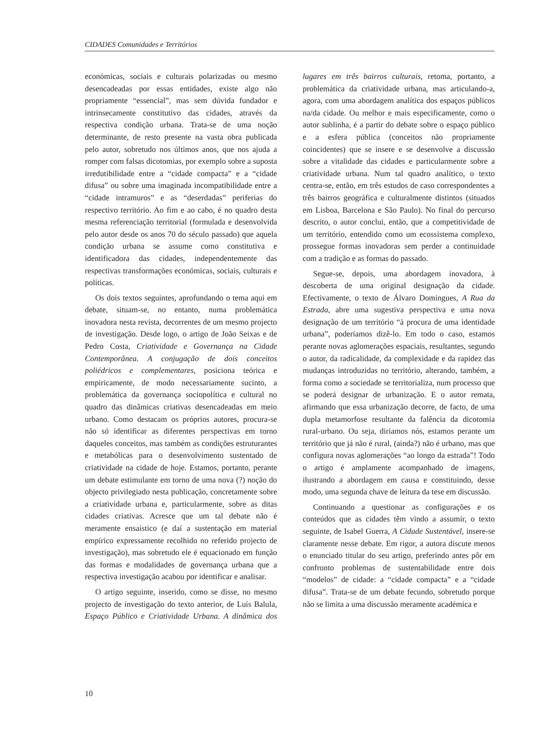CIDADES Comunidades e Territórios
económicas, sociais e culturais polarizadas ou mesmo desencadeadas por essas entidades, existe algo não propriamente “essencial”, mas sem dúvida fundador e intrinsecamente constitutivo das cidades, através da respectiva condição urbana. Trata-se de uma noção determinante, de resto presente na vasta obra publicada pelo autor, sobretudo nos últimos anos, que nos ajuda a romper com falsas dicotomias, por exemplo sobre a suposta irredutibilidade entre a “cidade compacta” e a “cidade difusa” ou sobre uma imaginada incompatibilidade entre a “cidade intramuros” e as “deserdadas” periferias do respectivo território. Ao fim e ao cabo, é no quadro desta mesma referenciação territorial (formulada e desenvolvida pelo autor desde os anos 70 do século passado) que aquela condição urbana se assume como constitutiva e identificadora das cidades, independentemente das respectivas transformações económicas, sociais, culturais e políticas.
Os dois textos seguintes, aprofundando o tema aqui em debate, situam-se, no entanto, numa problemática inovadora nesta revista, decorrentes de um mesmo projecto de investigação. Desde logo, o artigo de João Seixas e de Pedro Costa, Criatividade e Governança na Cidade Contemporânea. A conjugação de dois conceitos poliédricos e complementares, posiciona teórica e empiricamente, de modo necessariamente sucinto, a problemática da governança sociopolítica e cultural no quadro das dinâmicas criativas desencadeadas em meio urbano. Como destacam os próprios autores, procura-se não só identificar as diferentes perspectivas em torno daqueles conceitos, mas também as condições estruturantes e metabólicas para o desenvolvimento sustentado de criatividade na cidade de hoje. Estamos, portanto, perante um debate estimulante em torno de uma nova (?) noção do objecto privilegiado nesta publicação, concretamente sobre a criatividade urbana e, particularmente, sobre as ditas cidades criativas. Acresce que um tal debate não é meramente ensaístico (e daí a sustentação em material empírico expressamente recolhido no referido projecto de investigação), mas sobretudo ele é equacionado em função das formas e modalidades de governança urbana que a respectiva investigação acabou por identificar e analisar.
O artigo seguinte, inserido, como se disse, no mesmo projecto de investigação do texto anterior, de Luís Balula, Espaço Público e Criatividade Urbana. A dinâmica dos lugares em três bairros culturais, retoma, portanto, a problemática da criatividade urbana, mas articulando-a, agora, com uma abordagem analítica dos espaços públicos na/da cidade. Ou melhor e mais especificamente, como o autor sublinha, é a partir do debate sobre o espaço público e a esfera pública (conceitos não propriamente coincidentes) que se insere e se desenvolve a discussão sobre a vitalidade das cidades e particularmente sobre a criatividade urbana. Num tal quadro analítico, o texto centra-se, então, em três estudos de caso correspondentes a três bairros geográfica e culturalmente distintos (situados em Lisboa, Barcelona e São Paulo). No final do percurso descrito, o autor conclui, então, que a competitividade de um território, entendido como um ecossistema complexo, prossegue formas inovadoras sem perder a continuidade com a tradição e as formas do passado.
Segue-se, depois, uma abordagem inovadora, à descoberta de uma original designação da cidade. Efectivamente, o texto de Álvaro Domingues, A Rua da Estrada, abre uma sugestiva perspectiva e uma nova designação de um território “à procura de uma identidade urbana”, poderíamos dizê-lo. Em todo o caso, estamos perante novas aglomerações espaciais, resultantes, segundo o autor, da radicalidade, da complexidade e da rapidez das mudanças introduzidas no território, alterando, também, a forma como a sociedade se territorializa, num processo que se poderá designar de urbanização. E o autor remata, afirmando que essa urbanização decorre, de facto, de uma dupla metamorfose resultante da falência da dicotomia rural-urbano. Ou seja, diríamos nós, estamos perante um território que já não é rural, (ainda?) não é urbano, mas que configura novas aglomerações “ao longo da estrada”! Todo o artigo é amplamente acompanhado de imagens, ilustrando a abordagem em causa e constituindo, desse modo, uma segunda chave de leitura da tese em discussão.
Continuando a questionar as configurações e os conteúdos que as cidades têm vindo a assumir, o texto seguinte, de Isabel Guerra, A Cidade Sustentável, insere-se claramente nesse debate. Em rigor, a autora discute menos o enunciado titular do seu artigo, preferindo antes pôr em confronto problemas de sustentabilidade entre dois “modelos” de cidade: a “cidade compacta” e a “cidade difusa”. Trata-se de um debate fecundo, sobretudo porque não se limita a uma discussão meramente académica e
10